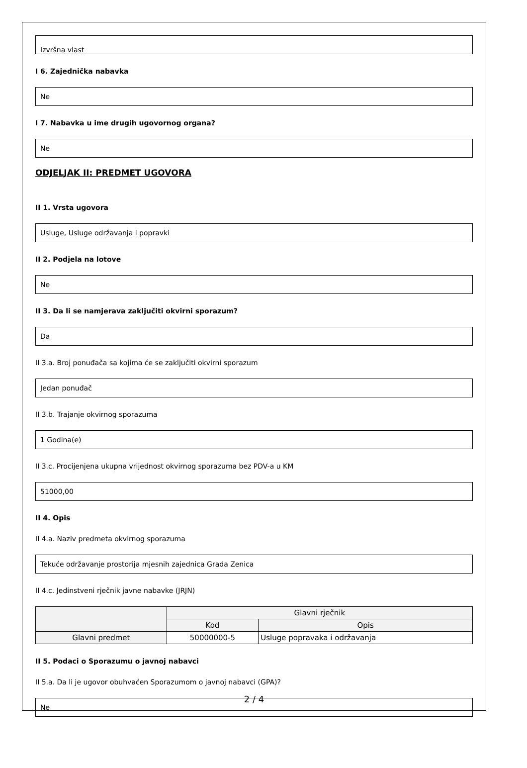Izvršna vlast
I 6. Zajednička nabavka
Ne
I 7. Nabavka u ime drugih ugovornog organa?
Ne
ODJELJAK II: PREDMET UGOVORA
II 1. Vrsta ugovora
Usluge, Usluge održavanja i popravki
II 2. Podjela na lotove
Ne
II 3. Da li se namjerava zaključiti okvirni sporazum?
Da
II 3.a. Broj ponuđača sa kojima će se zaključiti okvirni sporazum
Jedan ponuđač
II 3.b. Trajanje okvirnog sporazuma
1 Godina(e)
II 3.c. Procijenjena ukupna vrijednost okvirnog sporazuma bez PDV-a u KM
51000,00
II 4. Opis
II 4.a. Naziv predmeta okvirnog sporazuma
Tekuće održavanje prostorija mjesnih zajednica Grada Zenica
II 4.c. Jedinstveni rječnik javne nabavke (JRJN)
| | Glavni rječnik | |
| --- | --- | --- |
| | Kod | Opis |
| Glavni predmet | 50000000-5 | Usluge popravaka i održavanja |
II 5. Podaci o Sporazumu o javnoj nabavci
II 5.a. Da li je ugovor obuhvaćen Sporazumom o javnoj nabavci (GPA)?
Ne
2 / 4